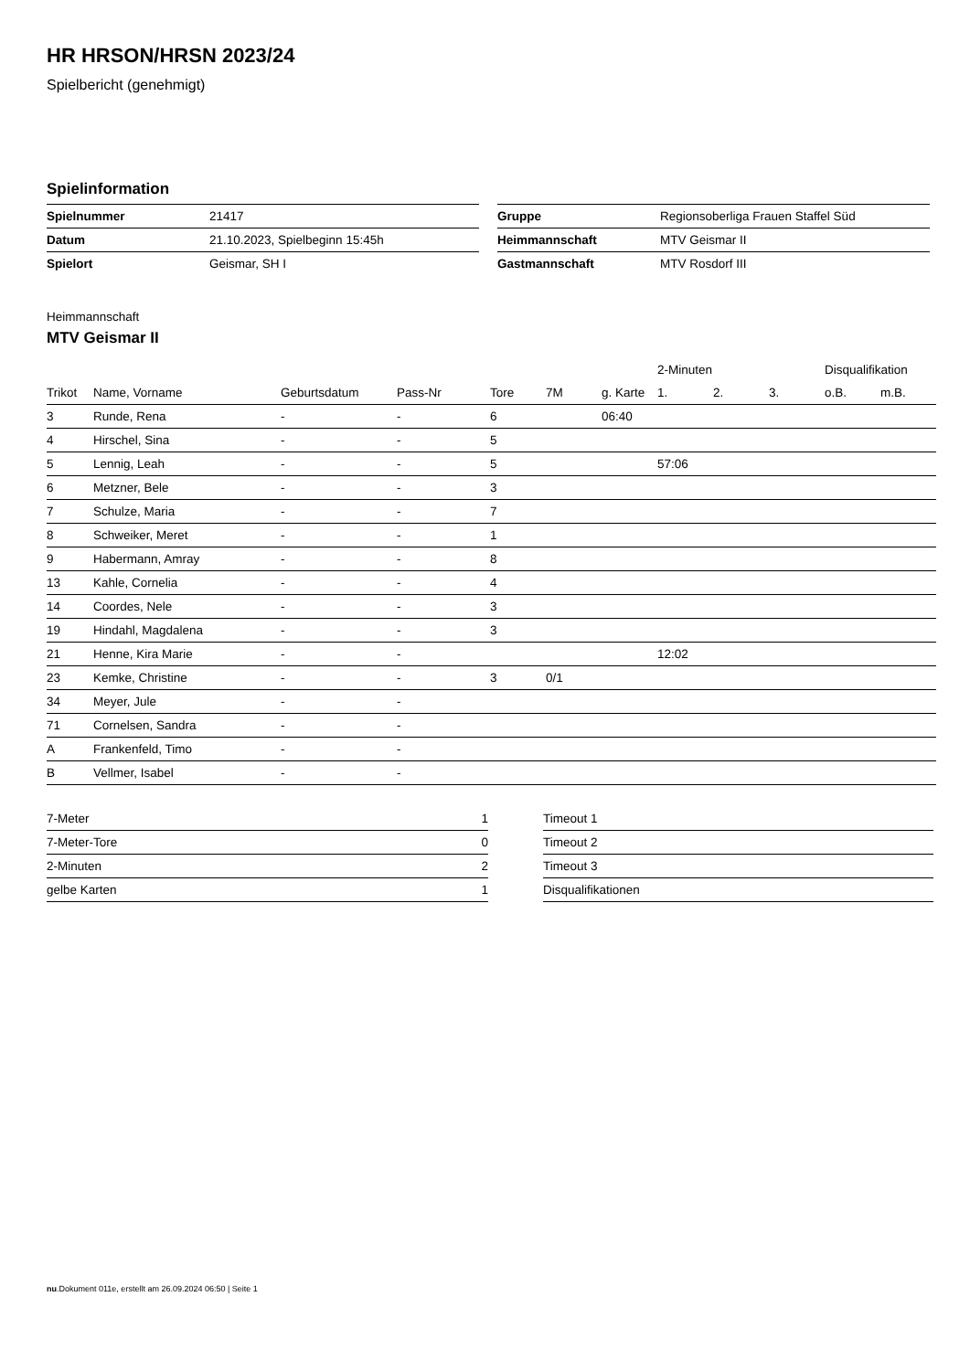HR HRSON/HRSN 2023/24
Spielbericht (genehmigt)
Spielinformation
| Spielnummer | 21417 |
| Datum | 21.10.2023, Spielbeginn 15:45h |
| Spielort | Geismar, SH I |
| Gruppe | Regionsoberliga Frauen Staffel Süd |
| Heimmannschaft | MTV Geismar II |
| Gastmannschaft | MTV Rosdorf III |
Heimmannschaft
MTV Geismar II
| | | | | | | | 2-Minuten | | | Disqualifikation | |
| --- | --- | --- | --- | --- | --- | --- | --- | --- | --- | --- | --- |
| Trikot | Name, Vorname | Geburtsdatum | Pass-Nr | Tore | 7M | g. Karte | 1. | 2. | 3. | o.B. | m.B. |
| 3 | Runde, Rena | - | - | 6 | | 06:40 | | | | | |
| 4 | Hirschel, Sina | - | - | 5 | | | | | | | |
| 5 | Lennig, Leah | - | - | 5 | | | 57:06 | | | | |
| 6 | Metzner, Bele | - | - | 3 | | | | | | | |
| 7 | Schulze, Maria | - | - | 7 | | | | | | | |
| 8 | Schweiker, Meret | - | - | 1 | | | | | | | |
| 9 | Habermann, Amray | - | - | 8 | | | | | | | |
| 13 | Kahle, Cornelia | - | - | 4 | | | | | | | |
| 14 | Coordes, Nele | - | - | 3 | | | | | | | |
| 19 | Hindahl, Magdalena | - | - | 3 | | | | | | | |
| 21 | Henne, Kira Marie | - | - | | | | 12:02 | | | | |
| 23 | Kemke, Christine | - | - | 3 | 0/1 | | | | | | |
| 34 | Meyer, Jule | - | - | | | | | | | | |
| 71 | Cornelsen, Sandra | - | - | | | | | | | | |
| A | Frankenfeld, Timo | - | - | | | | | | | | |
| B | Vellmer, Isabel | - | - | | | | | | | | |
| 7-Meter | 1 |
| 7-Meter-Tore | 0 |
| 2-Minuten | 2 |
| gelbe Karten | 1 |
| Timeout 1 |
| Timeout 2 |
| Timeout 3 |
| Disqualifikationen |
nu.Dokument 011e, erstellt am 26.09.2024 06:50 | Seite 1